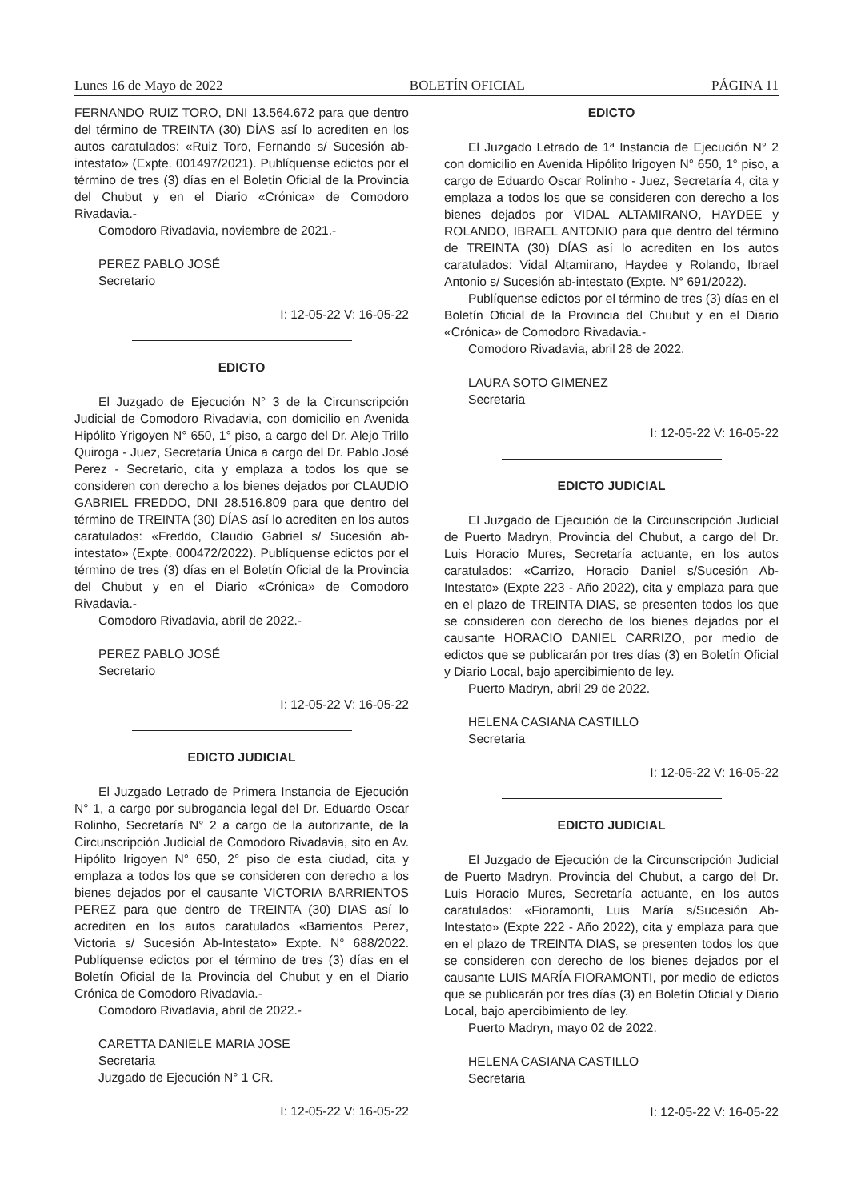Lunes 16 de Mayo de 2022 BOLETÍN OFICIAL PÁGINA 11
FERNANDO RUIZ TORO, DNI 13.564.672 para que dentro del término de TREINTA (30) DÍAS así lo acrediten en los autos caratulados: «Ruiz Toro, Fernando s/ Sucesión ab-intestato» (Expte. 001497/2021). Publíquense edictos por el término de tres (3) días en el Boletín Oficial de la Provincia del Chubut y en el Diario «Crónica» de Comodoro Rivadavia.-
Comodoro Rivadavia, noviembre de 2021.-
PEREZ PABLO JOSÉ
Secretario
I: 12-05-22 V: 16-05-22
EDICTO
El Juzgado de Ejecución N° 3 de la Circunscripción Judicial de Comodoro Rivadavia, con domicilio en Avenida Hipólito Yrigoyen N° 650, 1° piso, a cargo del Dr. Alejo Trillo Quiroga - Juez, Secretaría Única a cargo del Dr. Pablo José Perez - Secretario, cita y emplaza a todos los que se consideren con derecho a los bienes dejados por CLAUDIO GABRIEL FREDDO, DNI 28.516.809 para que dentro del término de TREINTA (30) DÍAS así lo acrediten en los autos caratulados: «Freddo, Claudio Gabriel s/ Sucesión ab-intestato» (Expte. 000472/2022). Publíquense edictos por el término de tres (3) días en el Boletín Oficial de la Provincia del Chubut y en el Diario «Crónica» de Comodoro Rivadavia.-
Comodoro Rivadavia, abril de 2022.-
PEREZ PABLO JOSÉ
Secretario
I: 12-05-22 V: 16-05-22
EDICTO JUDICIAL
El Juzgado Letrado de Primera Instancia de Ejecución N° 1, a cargo por subrogancia legal del Dr. Eduardo Oscar Rolinho, Secretaría N° 2 a cargo de la autorizante, de la Circunscripción Judicial de Comodoro Rivadavia, sito en Av. Hipólito Irigoyen N° 650, 2° piso de esta ciudad, cita y emplaza a todos los que se consideren con derecho a los bienes dejados por el causante VICTORIA BARRIENTOS PEREZ para que dentro de TREINTA (30) DIAS así lo acrediten en los autos caratulados «Barrientos Perez, Victoria s/ Sucesión Ab-Intestato» Expte. N° 688/2022. Publíquense edictos por el término de tres (3) días en el Boletín Oficial de la Provincia del Chubut y en el Diario Crónica de Comodoro Rivadavia.-
Comodoro Rivadavia, abril de 2022.-
CARETTA DANIELE MARIA JOSE
Secretaria
Juzgado de Ejecución N° 1 CR.
I: 12-05-22 V: 16-05-22
EDICTO
El Juzgado Letrado de 1ª Instancia de Ejecución N° 2 con domicilio en Avenida Hipólito Irigoyen N° 650, 1° piso, a cargo de Eduardo Oscar Rolinho - Juez, Secretaría 4, cita y emplaza a todos los que se consideren con derecho a los bienes dejados por VIDAL ALTAMIRANO, HAYDEE y ROLANDO, IBRAEL ANTONIO para que dentro del término de TREINTA (30) DÍAS así lo acrediten en los autos caratulados: Vidal Altamirano, Haydee y Rolando, Ibrael Antonio s/ Sucesión ab-intestato (Expte. N° 691/2022).
Publíquense edictos por el término de tres (3) días en el Boletín Oficial de la Provincia del Chubut y en el Diario «Crónica» de Comodoro Rivadavia.-
Comodoro Rivadavia, abril 28 de 2022.
LAURA SOTO GIMENEZ
Secretaria
I: 12-05-22 V: 16-05-22
EDICTO JUDICIAL
El Juzgado de Ejecución de la Circunscripción Judicial de Puerto Madryn, Provincia del Chubut, a cargo del Dr. Luis Horacio Mures, Secretaría actuante, en los autos caratulados: «Carrizo, Horacio Daniel s/Sucesión Ab-Intestato» (Expte 223 - Año 2022), cita y emplaza para que en el plazo de TREINTA DIAS, se presenten todos los que se consideren con derecho de los bienes dejados por el causante HORACIO DANIEL CARRIZO, por medio de edictos que se publicarán por tres días (3) en Boletín Oficial y Diario Local, bajo apercibimiento de ley.
Puerto Madryn, abril 29 de 2022.
HELENA CASIANA CASTILLO
Secretaria
I: 12-05-22 V: 16-05-22
EDICTO JUDICIAL
El Juzgado de Ejecución de la Circunscripción Judicial de Puerto Madryn, Provincia del Chubut, a cargo del Dr. Luis Horacio Mures, Secretaría actuante, en los autos caratulados: «Fioramonti, Luis María s/Sucesión Ab-Intestato» (Expte 222 - Año 2022), cita y emplaza para que en el plazo de TREINTA DIAS, se presenten todos los que se consideren con derecho de los bienes dejados por el causante LUIS MARÍA FIORAMONTI, por medio de edictos que se publicarán por tres días (3) en Boletín Oficial y Diario Local, bajo apercibimiento de ley.
Puerto Madryn, mayo 02 de 2022.
HELENA CASIANA CASTILLO
Secretaria
I: 12-05-22 V: 16-05-22